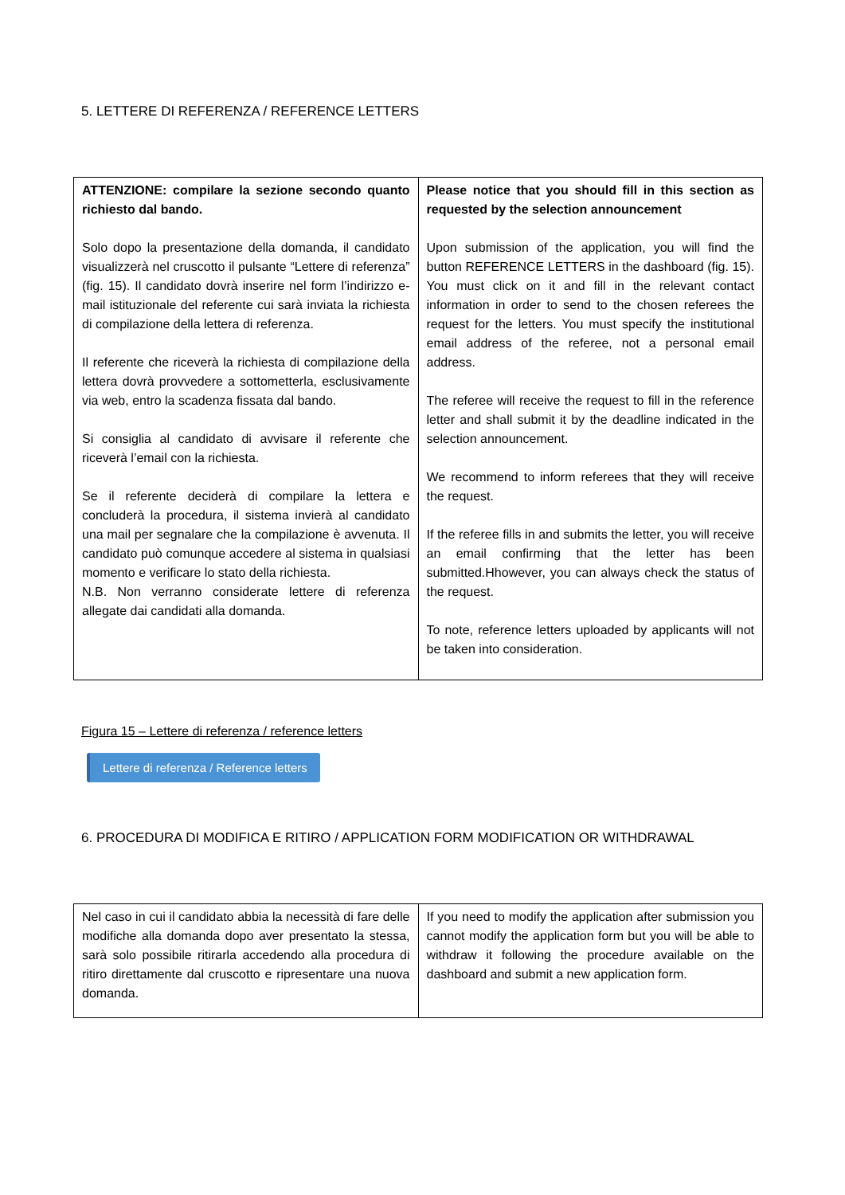5. LETTERE DI REFERENZA / REFERENCE LETTERS
| ATTENZIONE: compilare la sezione secondo quanto richiesto dal bando. Solo dopo la presentazione della domanda, il candidato visualizzerà nel cruscotto il pulsante “Lettere di referenza” (fig. 15). Il candidato dovrà inserire nel form l’indirizzo e-mail istituzionale del referente cui sarà inviata la richiesta di compilazione della lettera di referenza. Il referente che riceverà la richiesta di compilazione della lettera dovrà provvedere a sottometterla, esclusivamente via web, entro la scadenza fissata dal bando. Si consiglia al candidato di avvisare il referente che riceverà l’email con la richiesta. Se il referente deciderà di compilare la lettera e concluderà la procedura, il sistema invierà al candidato una mail per segnalare che la compilazione è avvenuta. Il candidato può comunque accedere al sistema in qualsiasi momento e verificare lo stato della richiesta. N.B. Non verranno considerate lettere di referenza allegate dai candidati alla domanda. | Please notice that you should fill in this section as requested by the selection announcement Upon submission of the application, you will find the button REFERENCE LETTERS in the dashboard (fig. 15). You must click on it and fill in the relevant contact information in order to send to the chosen referees the request for the letters. You must specify the institutional email address of the referee, not a personal email address. The referee will receive the request to fill in the reference letter and shall submit it by the deadline indicated in the selection announcement. We recommend to inform referees that they will receive the request. If the referee fills in and submits the letter, you will receive an email confirming that the letter has been submitted.Hhowever, you can always check the status of the request. To note, reference letters uploaded by applicants will not be taken into consideration. |
Figura 15 – Lettere di referenza / reference letters
Lettere di referenza / Reference letters
6. PROCEDURA DI MODIFICA E RITIRO / APPLICATION FORM MODIFICATION OR WITHDRAWAL
| Nel caso in cui il candidato abbia la necessità di fare delle modifiche alla domanda dopo aver presentato la stessa, sarà solo possibile ritirarla accedendo alla procedura di ritiro direttamente dal cruscotto e ripresentare una nuova domanda. | If you need to modify the application after submission you cannot modify the application form but you will be able to withdraw it following the procedure available on the dashboard and submit a new application form. |